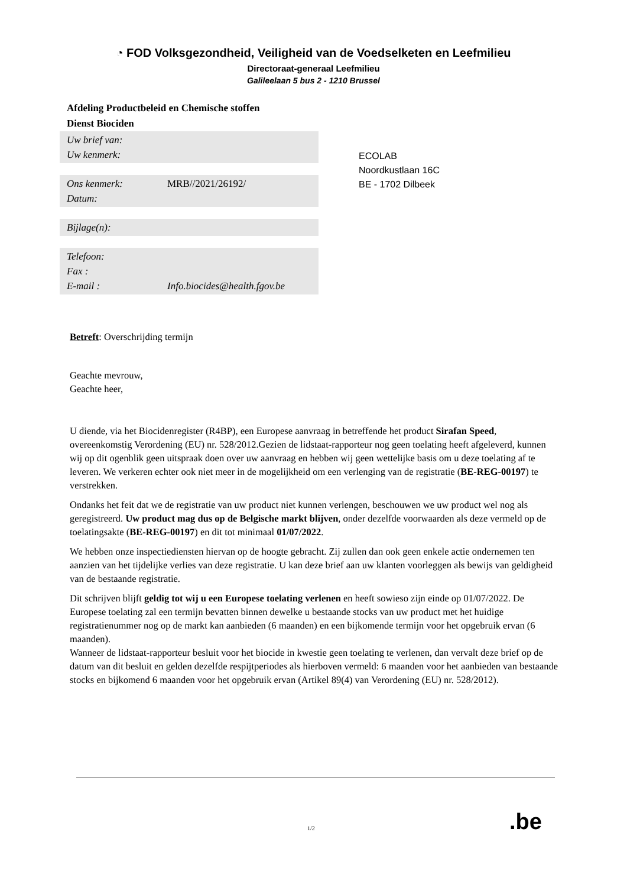◔ FOD Volksgezondheid, Veiligheid van de Voedselketen en Leefmilieu
Directoraat-generaal Leefmilieu
Galileelaan 5 bus 2 - 1210 Brussel
Afdeling Productbeleid en Chemische stoffen
Dienst Biociden
Uw brief van:
Uw kenmerk:
Ons kenmerk: MRB//2021/26192/
Datum:
Bijlage(n):
Telefoon:
Fax :
E-mail : Info.biocides@health.fgov.be
ECOLAB
Noordkustlaan 16C
BE - 1702 Dilbeek
Betreft: Overschrijding termijn
Geachte mevrouw,
Geachte heer,
U diende, via het Biocidenregister (R4BP), een Europese aanvraag in betreffende het product Sirafan Speed, overeenkomstig Verordening (EU) nr. 528/2012.Gezien de lidstaat-rapporteur nog geen toelating heeft afgeleverd, kunnen wij op dit ogenblik geen uitspraak doen over uw aanvraag en hebben wij geen wettelijke basis om u deze toelating af te leveren. We verkeren echter ook niet meer in de mogelijkheid om een verlenging van de registratie (BE-REG-00197) te verstrekken.
Ondanks het feit dat we de registratie van uw product niet kunnen verlengen, beschouwen we uw product wel nog als geregistreerd. Uw product mag dus op de Belgische markt blijven, onder dezelfde voorwaarden als deze vermeld op de toelatingsakte (BE-REG-00197) en dit tot minimaal 01/07/2022.
We hebben onze inspectiediensten hiervan op de hoogte gebracht. Zij zullen dan ook geen enkele actie ondernemen ten aanzien van het tijdelijke verlies van deze registratie. U kan deze brief aan uw klanten voorleggen als bewijs van geldigheid van de bestaande registratie.
Dit schrijven blijft geldig tot wij u een Europese toelating verlenen en heeft sowieso zijn einde op 01/07/2022. De Europese toelating zal een termijn bevatten binnen dewelke u bestaande stocks van uw product met het huidige registratienummer nog op de markt kan aanbieden (6 maanden) en een bijkomende termijn voor het opgebruik ervan (6 maanden).
Wanneer de lidstaat-rapporteur besluit voor het biocide in kwestie geen toelating te verlenen, dan vervalt deze brief op de datum van dit besluit en gelden dezelfde respijtperiodes als hierboven vermeld: 6 maanden voor het aanbieden van bestaande stocks en bijkomend 6 maanden voor het opgebruik ervan (Artikel 89(4) van Verordening (EU) nr. 528/2012).
1/2 .be